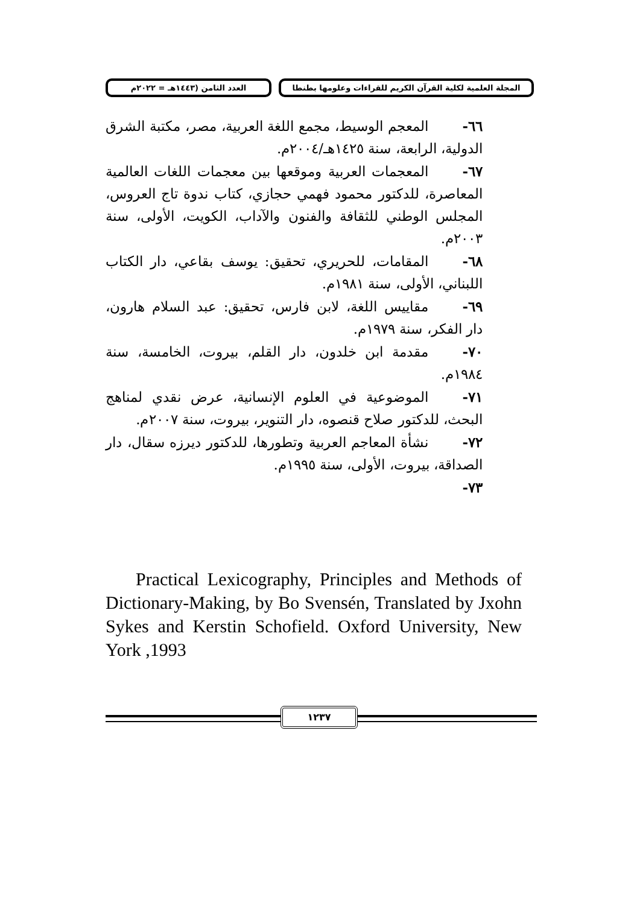المجلة العلمية لكلية القرآن الكريم للقراءات وعلومها بطنطا
العدد الثامن (١٤٤٣هـ = ٢٠٢٢م
٦٦- المعجم الوسيط، مجمع اللغة العربية، مصر، مكتبة الشرق الدولية، الرابعة، سنة ١٤٢٥هـ/٢٠٠٤م.
٦٧- المعجمات العربية وموقعها بين معجمات اللغات العالمية المعاصرة، للدكتور محمود فهمي حجازي، كتاب ندوة تاج العروس، المجلس الوطني للثقافة والفنون والآداب، الكويت، الأولى، سنة ٢٠٠٣م.
٦٨- المقامات، للحريري، تحقيق: يوسف بقاعي، دار الكتاب اللبناني، الأولى، سنة ١٩٨١م.
٦٩- مقاييس اللغة، لابن فارس، تحقيق: عبد السلام هارون، دار الفكر، سنة ١٩٧٩م.
٧٠- مقدمة ابن خلدون، دار القلم، بيروت، الخامسة، سنة ١٩٨٤م.
٧١- الموضوعية في العلوم الإنسانية، عرض نقدي لمناهج البحث، للدكتور صلاح قنصوه، دار التنوير، بيروت، سنة ٢٠٠٧م.
٧٢- نشأة المعاجم العربية وتطورها، للدكتور ديرزه سقال، دار الصداقة، بيروت، الأولى، سنة ١٩٩٥م.
٧٣-
Practical Lexicography, Principles and Methods of Dictionary-Making, by Bo Svensén, Translated by Jxohn Sykes and Kerstin Schofield. Oxford University, New York ,1993
١٢٣٧